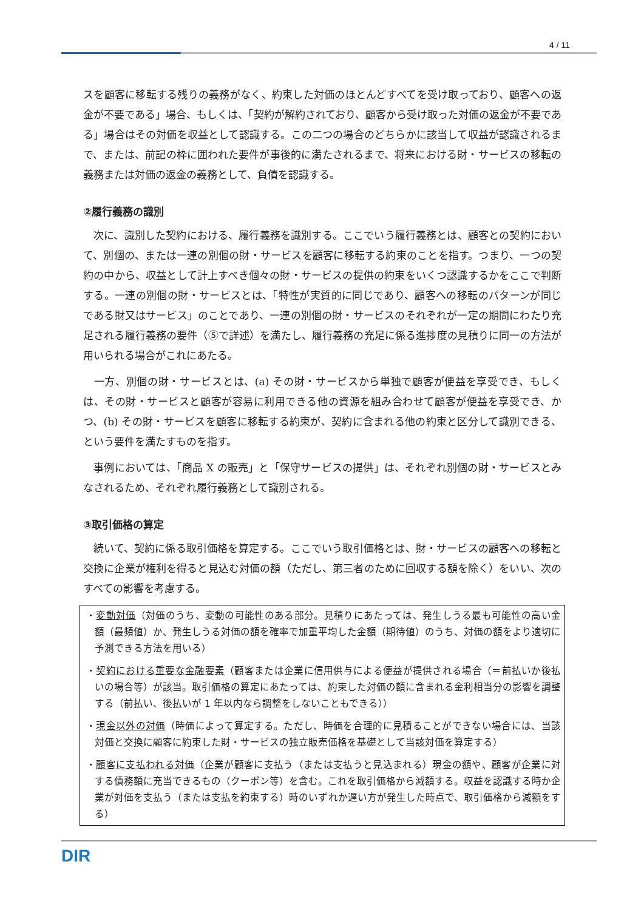4 / 11
スを顧客に移転する残りの義務がなく、約束した対価のほとんどすべてを受け取っており、顧客への返金が不要である」場合、もしくは、「契約が解約されており、顧客から受け取った対価の返金が不要である」場合はその対価を収益として認識する。この二つの場合のどちらかに該当して収益が認識されるまで、または、前記の枠に囲われた要件が事後的に満たされるまで、将来における財・サービスの移転の義務または対価の返金の義務として、負債を認識する。
②履行義務の識別
　次に、識別した契約における、履行義務を識別する。ここでいう履行義務とは、顧客との契約において、別個の、または一連の別個の財・サービスを顧客に移転する約束のことを指す。つまり、一つの契約の中から、収益として計上すべき個々の財・サービスの提供の約束をいくつ認識するかをここで判断する。一連の別個の財・サービスとは、「特性が実質的に同じであり、顧客への移転のパターンが同じである財又はサービス」のことであり、一連の別個の財・サービスのそれぞれが一定の期間にわたり充足される履行義務の要件（⑤で詳述）を満たし、履行義務の充足に係る進捗度の見積りに同一の方法が用いられる場合がこれにあたる。
　一方、別個の財・サービスとは、(a) その財・サービスから単独で顧客が便益を享受でき、もしくは、その財・サービスと顧客が容易に利用できる他の資源を組み合わせて顧客が便益を享受でき、かつ、(b) その財・サービスを顧客に移転する約束が、契約に含まれる他の約束と区分して識別できる、という要件を満たすものを指す。
　事例においては、「商品 X の販売」と「保守サービスの提供」は、それぞれ別個の財・サービスとみなされるため、それぞれ履行義務として識別される。
③取引価格の算定
　続いて、契約に係る取引価格を算定する。ここでいう取引価格とは、財・サービスの顧客への移転と交換に企業が権利を得ると見込む対価の額（ただし、第三者のために回収する額を除く）をいい、次のすべての影響を考慮する。
・変動対価（対価のうち、変動の可能性のある部分。見積りにあたっては、発生しうる最も可能性の高い金額（最頻値）か、発生しうる対価の額を確率で加重平均した金額（期待値）のうち、対価の額をより適切に予測できる方法を用いる）
・契約における重要な金融要素（顧客または企業に信用供与による便益が提供される場合（＝前払いか後払いの場合等）が該当。取引価格の算定にあたっては、約束した対価の額に含まれる金利相当分の影響を調整する（前払い、後払いが 1 年以内なら調整をしないこともできる））
・現金以外の対価（時価によって算定する。ただし、時価を合理的に見積ることができない場合には、当該対価と交換に顧客に約束した財・サービスの独立販売価格を基礎として当該対価を算定する）
・顧客に支払われる対価（企業が顧客に支払う（または支払うと見込まれる）現金の額や、顧客が企業に対する債務額に充当できるもの（クーポン等）を含む。これを取引価格から減額する。収益を認識する時か企業が対価を支払う（または支払を約束する）時のいずれか遅い方が発生した時点で、取引価格から減額をする）
DIR